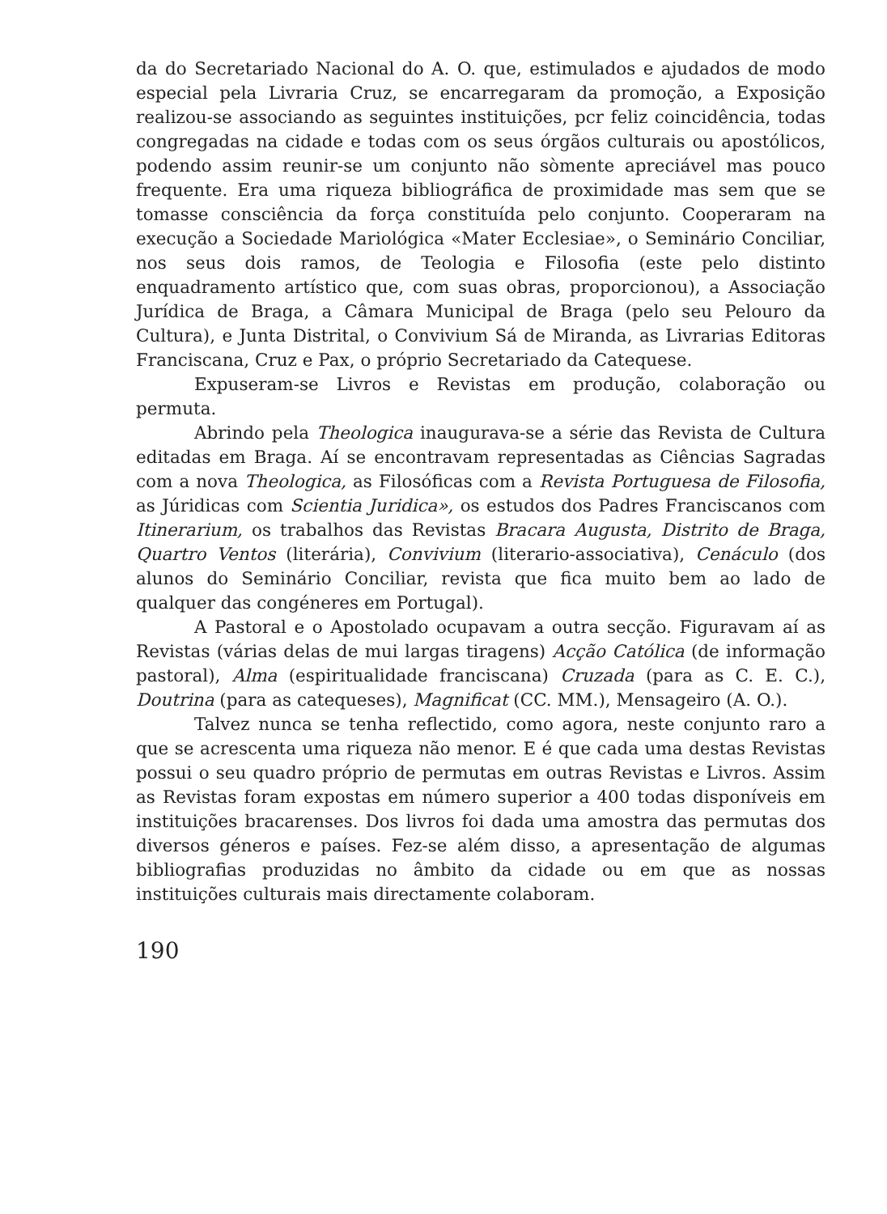da do Secretariado Nacional do A. O. que, estimulados e ajudados de modo especial pela Livraria Cruz, se encarregaram da promoção, a Exposição realizou-se associando as seguintes instituições, pcr feliz coincidência, todas congregadas na cidade e todas com os seus órgãos culturais ou apostólicos, podendo assim reunir-se um conjunto não sòmente apreciável mas pouco frequente. Era uma riqueza bibliográfica de proximidade mas sem que se tomasse consciência da força constituída pelo conjunto. Cooperaram na execução a Sociedade Mariológica «Mater Ecclesiae», o Seminário Conciliar, nos seus dois ramos, de Teologia e Filosofia (este pelo distinto enquadramento artístico que, com suas obras, proporcionou), a Associação Jurídica de Braga, a Câmara Municipal de Braga (pelo seu Pelouro da Cultura), e Junta Distrital, o Convivium Sá de Miranda, as Livrarias Editoras Franciscana, Cruz e Pax, o próprio Secretariado da Catequese.
Expuseram-se Livros e Revistas em produção, colaboração ou permuta.
Abrindo pela Theologica inaugurava-se a série das Revista de Cultura editadas em Braga. Aí se encontravam representadas as Ciências Sagradas com a nova Theologica, as Filosóficas com a Revista Portuguesa de Filosofia, as Júridicas com Scientia Juridica», os estudos dos Padres Franciscanos com Itinerarium, os trabalhos das Revistas Bracara Augusta, Distrito de Braga, Quartro Ventos (literária), Convivium (literario-associativa), Cenáculo (dos alunos do Seminário Conciliar, revista que fica muito bem ao lado de qualquer das congéneres em Portugal).
A Pastoral e o Apostolado ocupavam a outra secção. Figuravam aí as Revistas (várias delas de mui largas tiragens) Acção Católica (de informação pastoral), Alma (espiritualidade franciscana) Cruzada (para as C. E. C.), Doutrina (para as catequeses), Magnificat (CC. MM.), Mensageiro (A. O.).
Talvez nunca se tenha reflectido, como agora, neste conjunto raro a que se acrescenta uma riqueza não menor. E é que cada uma destas Revistas possui o seu quadro próprio de permutas em outras Revistas e Livros. Assim as Revistas foram expostas em número superior a 400 todas disponíveis em instituições bracarenses. Dos livros foi dada uma amostra das permutas dos diversos géneros e países. Fez-se além disso, a apresentação de algumas bibliografias produzidas no âmbito da cidade ou em que as nossas instituições culturais mais directamente colaboram.
190